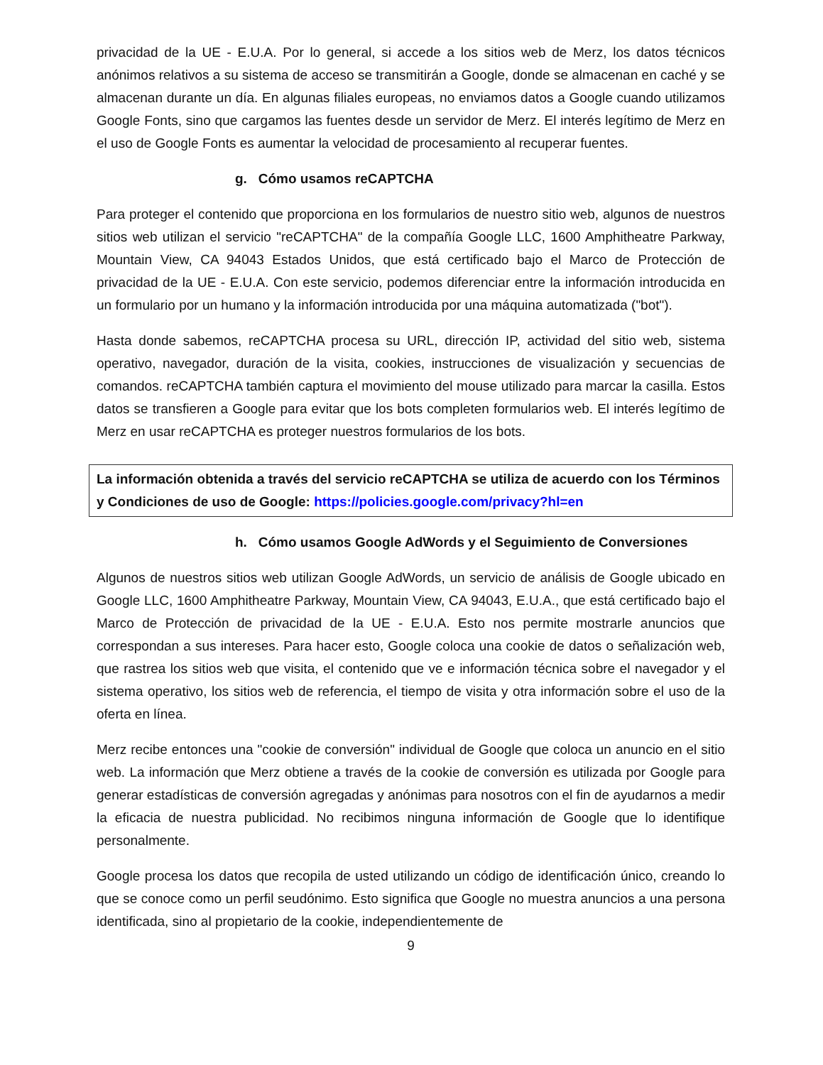privacidad de la UE - E.U.A. Por lo general, si accede a los sitios web de Merz, los datos técnicos anónimos relativos a su sistema de acceso se transmitirán a Google, donde se almacenan en caché y se almacenan durante un día. En algunas filiales europeas, no enviamos datos a Google cuando utilizamos Google Fonts, sino que cargamos las fuentes desde un servidor de Merz. El interés legítimo de Merz en el uso de Google Fonts es aumentar la velocidad de procesamiento al recuperar fuentes.
g. Cómo usamos reCAPTCHA
Para proteger el contenido que proporciona en los formularios de nuestro sitio web, algunos de nuestros sitios web utilizan el servicio "reCAPTCHA" de la compañía Google LLC, 1600 Amphitheatre Parkway, Mountain View, CA 94043 Estados Unidos, que está certificado bajo el Marco de Protección de privacidad de la UE - E.U.A. Con este servicio, podemos diferenciar entre la información introducida en un formulario por un humano y la información introducida por una máquina automatizada ("bot").
Hasta donde sabemos, reCAPTCHA procesa su URL, dirección IP, actividad del sitio web, sistema operativo, navegador, duración de la visita, cookies, instrucciones de visualización y secuencias de comandos. reCAPTCHA también captura el movimiento del mouse utilizado para marcar la casilla. Estos datos se transfieren a Google para evitar que los bots completen formularios web. El interés legítimo de Merz en usar reCAPTCHA es proteger nuestros formularios de los bots.
La información obtenida a través del servicio reCAPTCHA se utiliza de acuerdo con los Términos y Condiciones de uso de Google: https://policies.google.com/privacy?hl=en
h. Cómo usamos Google AdWords y el Seguimiento de Conversiones
Algunos de nuestros sitios web utilizan Google AdWords, un servicio de análisis de Google ubicado en Google LLC, 1600 Amphitheatre Parkway, Mountain View, CA 94043, E.U.A., que está certificado bajo el Marco de Protección de privacidad de la UE - E.U.A. Esto nos permite mostrarle anuncios que correspondan a sus intereses. Para hacer esto, Google coloca una cookie de datos o señalización web, que rastrea los sitios web que visita, el contenido que ve e información técnica sobre el navegador y el sistema operativo, los sitios web de referencia, el tiempo de visita y otra información sobre el uso de la oferta en línea.
Merz recibe entonces una "cookie de conversión" individual de Google que coloca un anuncio en el sitio web. La información que Merz obtiene a través de la cookie de conversión es utilizada por Google para generar estadísticas de conversión agregadas y anónimas para nosotros con el fin de ayudarnos a medir la eficacia de nuestra publicidad. No recibimos ninguna información de Google que lo identifique personalmente.
Google procesa los datos que recopila de usted utilizando un código de identificación único, creando lo que se conoce como un perfil seudónimo. Esto significa que Google no muestra anuncios a una persona identificada, sino al propietario de la cookie, independientemente de
9